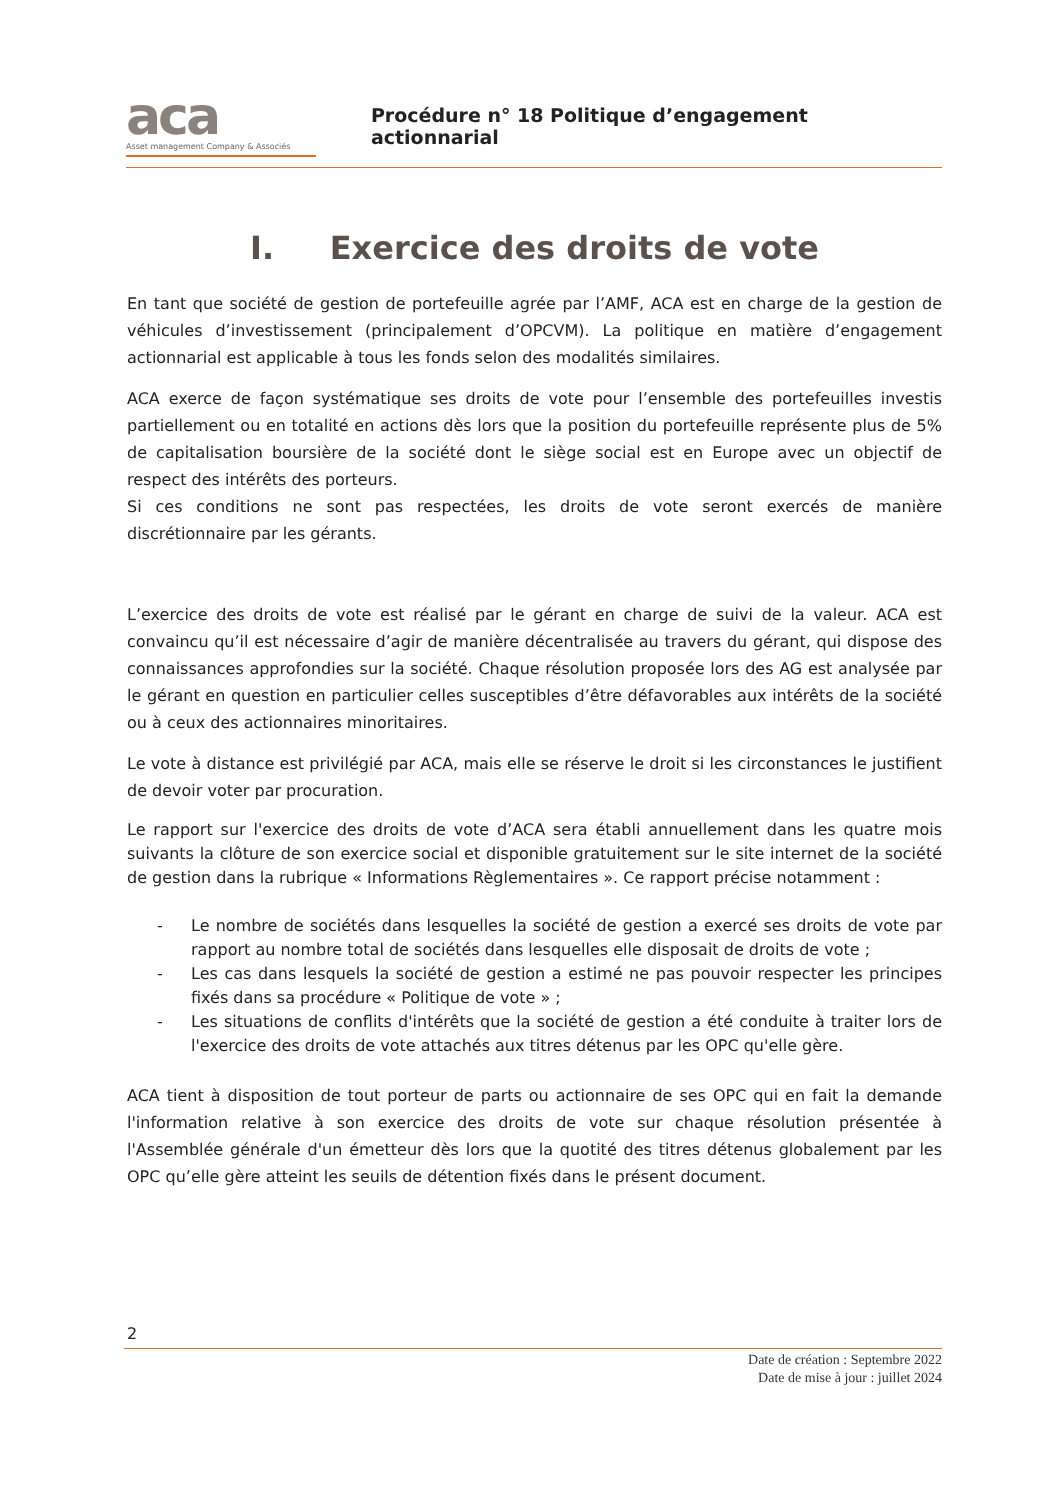aca
Asset management Company & Associés
Procédure n° 18 Politique d’engagement actionnarial
I. Exercice des droits de vote
En tant que société de gestion de portefeuille agrée par l’AMF, ACA est en charge de la gestion de véhicules d’investissement (principalement d’OPCVM). La politique en matière d’engagement actionnarial est applicable à tous les fonds selon des modalités similaires.
ACA exerce de façon systématique ses droits de vote pour l’ensemble des portefeuilles investis partiellement ou en totalité en actions dès lors que la position du portefeuille représente plus de 5% de capitalisation boursière de la société dont le siège social est en Europe avec un objectif de respect des intérêts des porteurs.
Si ces conditions ne sont pas respectées, les droits de vote seront exercés de manière discrétionnaire par les gérants.
L’exercice des droits de vote est réalisé par le gérant en charge de suivi de la valeur. ACA est convaincu qu’il est nécessaire d’agir de manière décentralisée au travers du gérant, qui dispose des connaissances approfondies sur la société. Chaque résolution proposée lors des AG est analysée par le gérant en question en particulier celles susceptibles d’être défavorables aux intérêts de la société ou à ceux des actionnaires minoritaires.
Le vote à distance est privilégié par ACA, mais elle se réserve le droit si les circonstances le justifient de devoir voter par procuration.
Le rapport sur l'exercice des droits de vote d’ACA sera établi annuellement dans les quatre mois suivants la clôture de son exercice social et disponible gratuitement sur le site internet de la société de gestion dans la rubrique « Informations Règlementaires ». Ce rapport précise notamment :
- Le nombre de sociétés dans lesquelles la société de gestion a exercé ses droits de vote par rapport au nombre total de sociétés dans lesquelles elle disposait de droits de vote ;
- Les cas dans lesquels la société de gestion a estimé ne pas pouvoir respecter les principes fixés dans sa procédure « Politique de vote » ;
- Les situations de conflits d'intérêts que la société de gestion a été conduite à traiter lors de l'exercice des droits de vote attachés aux titres détenus par les OPC qu'elle gère.
ACA tient à disposition de tout porteur de parts ou actionnaire de ses OPC qui en fait la demande l'information relative à son exercice des droits de vote sur chaque résolution présentée à l'Assemblée générale d'un émetteur dès lors que la quotité des titres détenus globalement par les OPC qu’elle gère atteint les seuils de détention fixés dans le présent document.
2
Date de création : Septembre 2022
Date de mise à jour : juillet 2024